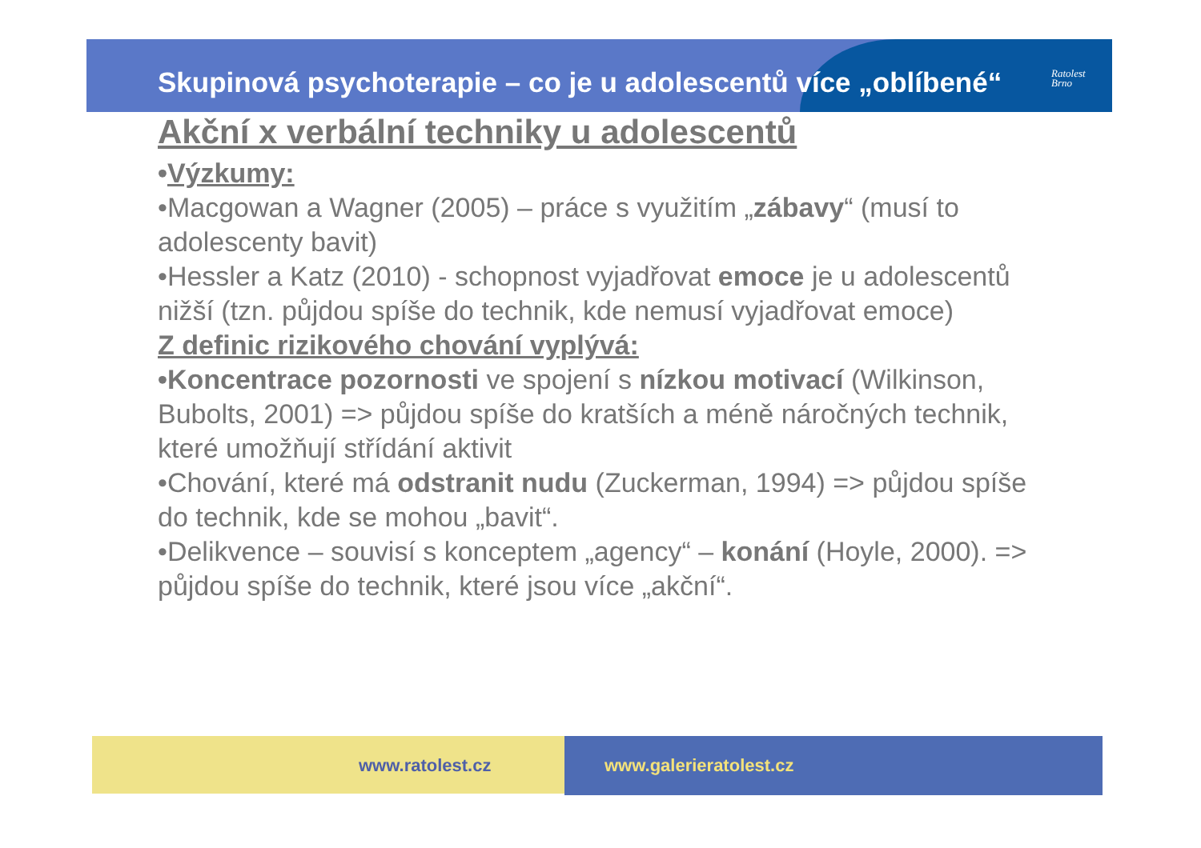Skupinová psychoterapie – co je u adolescentů více „oblíbené“
Ratolest
Brno
Akční x verbální techniky u adolescentů
•Výzkumy:
•Macgowan a Wagner (2005) – práce s využitím „zábavy“ (musí to adolescenty bavit)
•Hessler a Katz (2010) - schopnost vyjadřovat emoce je u adolescentů nižší (tzn. půjdou spíše do technik, kde nemusí vyjadřovat emoce)
Z definic rizikového chování vyplývá:
•Koncentrace pozornosti ve spojení s nízkou motivací (Wilkinson, Bubolts, 2001) => půjdou spíše do kratších a méně náročných technik, které umožňují střídání aktivit
•Chování, které má odstranit nudu (Zuckerman, 1994) => půjdou spíše do technik, kde se mohou „bavit“.
•Delikvence – souvisí s konceptem „agency“ – konání (Hoyle, 2000). => půjdou spíše do technik, které jsou více „akční“.
www.ratolest.cz www.galerieratolest.cz